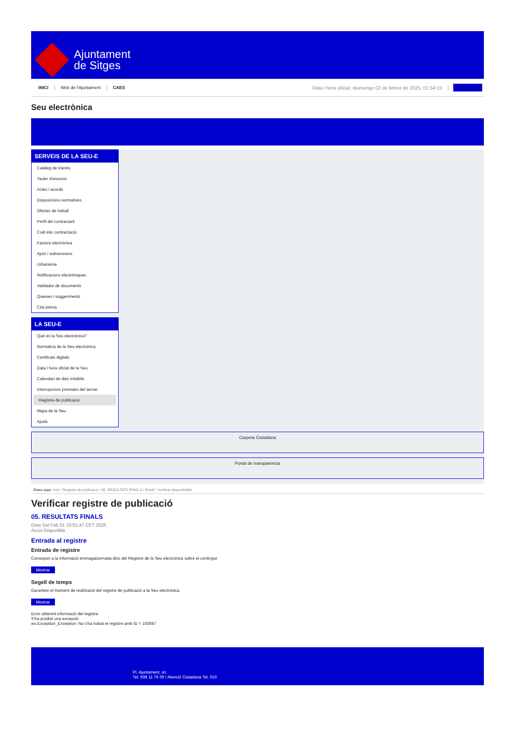Ajuntament
de Sitges
INICI Web de l'Ajuntament CAES Data i hora oficial: diumenge 02 de febrer de 2025, 01:54:15 Directorios
Seu electrònica
Obtenir còpia autèntica
SERVEIS DE LA SEU-E
Catàleg de tràmits
Tauler d'anuncis
Actes i acords
Disposicions normatives
Ofertes de treball
Perfil del contractant
Codi ètic contractació
Factura electrònica
Ajuts i subvencions
Urbanisme
Notificacions electròniques
Validador de documents
Queixes i suggeriments
Cita prèvia
LA SEU-E
Què és la Seu electrònica?
Normativa de la Seu electrònica
Certificats digitals
Data i hora oficial de la Seu
Calendari de dies inhàbils
Interrupcions previstes del servei
Registre de publicació
Mapa de la Seu
Ajuda
Carpeta Ciutadana
Portal de transparència
Esteu aquí: Inici / Registre de publicació / 05. RESULTATS FINALS / Detall / Verificar disponibilitat
Verificar registre de publicació
05. RESULTATS FINALS
Data Sat Feb 01 19:51:47 CET 2025
Acció Disponible
Entrada al registre
Entrada de registre
Correspon a la informació emmagatzemada dins del Registre de la Seu electrònica sobre el contingut
Mostrar
Segell de temps
Garanteix el moment de realització del registre de publicació a la Seu electrònica
Mostrar
Error obtenint informació del registre:
S'ha produit una excepció
ws.Exception_Exception: No s'ha trobat el registre amb ID = 103047
Pl. Ajuntament, sn.
Tel. 938 11 76 00 / Atenció Ciutadana Tel. 010